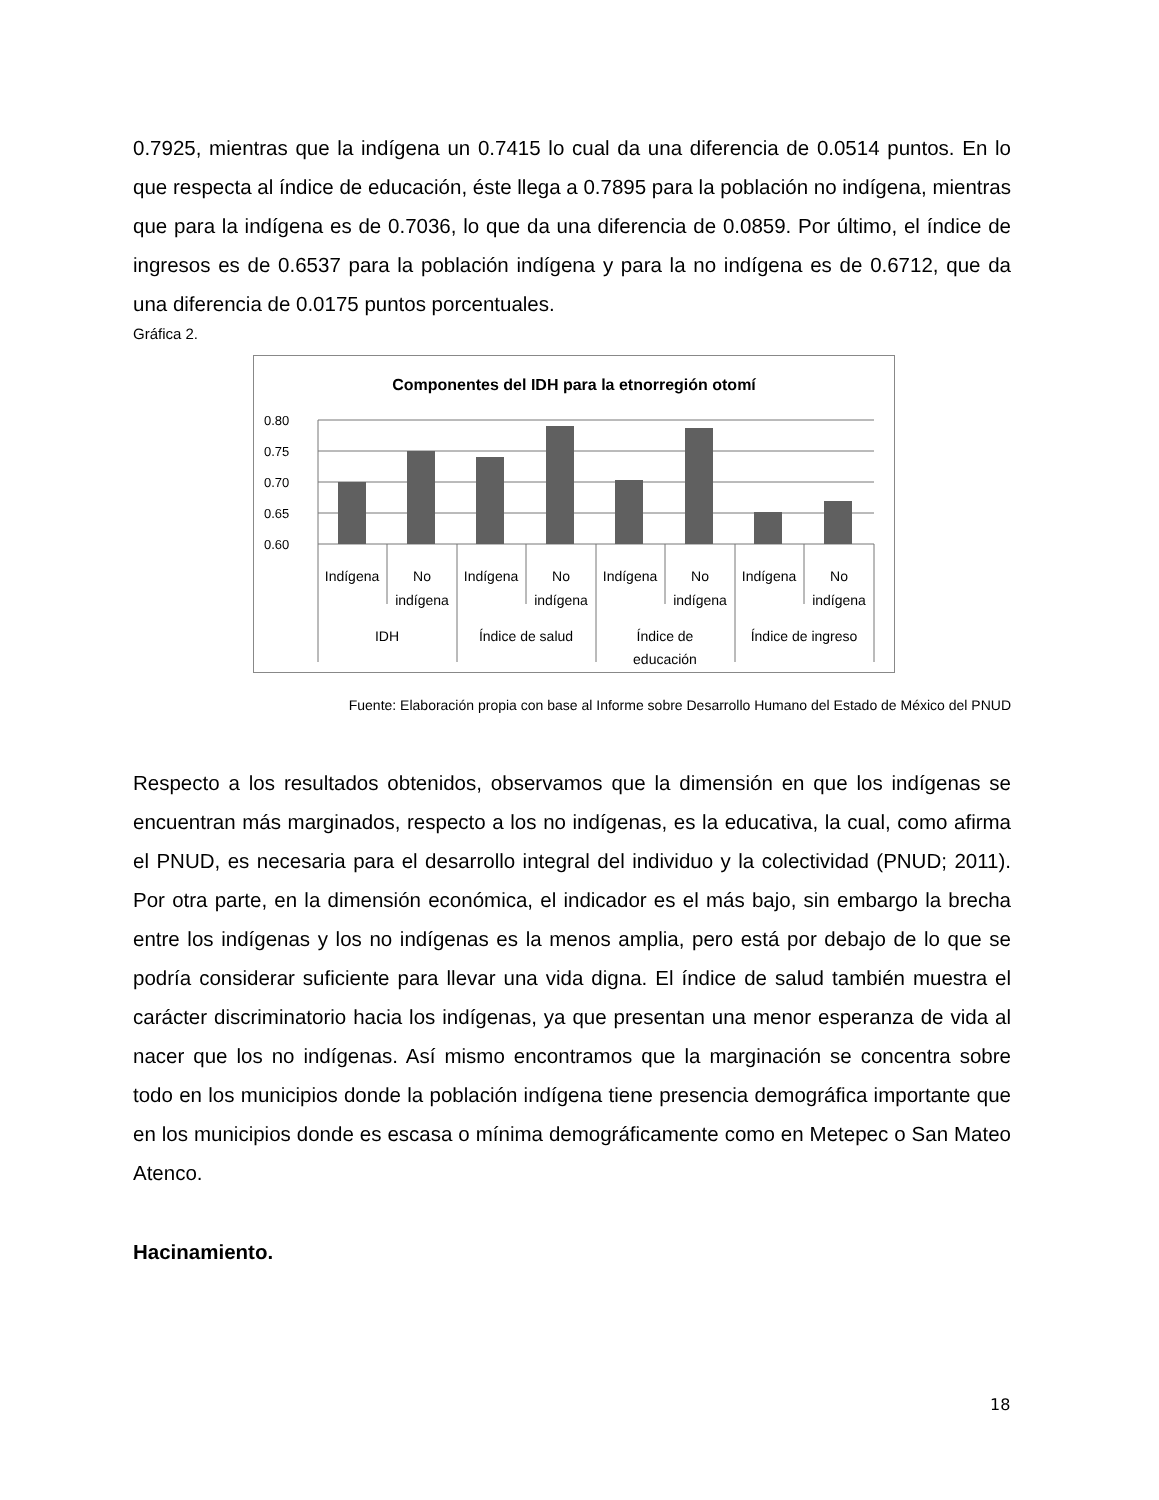0.7925, mientras que la indígena un 0.7415 lo cual da una diferencia de 0.0514 puntos. En lo que respecta al índice de educación, éste llega a 0.7895 para la población no indígena, mientras que para la indígena es de 0.7036, lo que da una diferencia de 0.0859. Por último, el índice de ingresos es de 0.6537 para la población indígena y para la no indígena es de 0.6712, que da una diferencia de 0.0175 puntos porcentuales.
Gráfica 2.
Componentes del IDH para la etnorregión otomí
0.80
0.75
0.70
0.65
0.60
Indígena
No
indígena
Indígena
No
indígena
Indígena
No
indígena
Indígena
No
indígena
IDH
Índice de salud
Índice de
educación
Índice de ingreso
Fuente: Elaboración propia con base al Informe sobre Desarrollo Humano del Estado de México del PNUD
Respecto a los resultados obtenidos, observamos que la dimensión en que los indígenas se encuentran más marginados, respecto a los no indígenas, es la educativa, la cual, como afirma el PNUD, es necesaria para el desarrollo integral del individuo y la colectividad (PNUD; 2011). Por otra parte, en la dimensión económica, el indicador es el más bajo, sin embargo la brecha entre los indígenas y los no indígenas es la menos amplia, pero está por debajo de lo que se podría considerar suficiente para llevar una vida digna. El índice de salud también muestra el carácter discriminatorio hacia los indígenas, ya que presentan una menor esperanza de vida al nacer que los no indígenas. Así mismo encontramos que la marginación se concentra sobre todo en los municipios donde la población indígena tiene presencia demográfica importante que en los municipios donde es escasa o mínima demográficamente como en Metepec o San Mateo Atenco.
Hacinamiento.
18